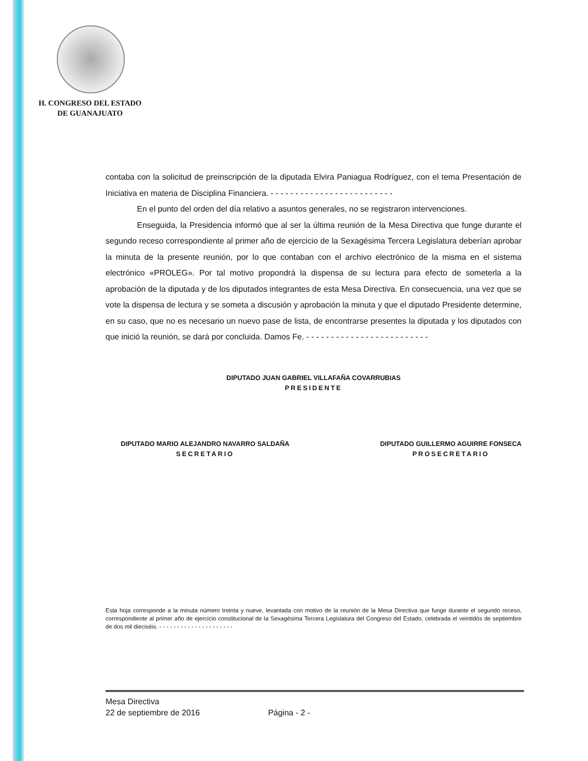H. CONGRESO DEL ESTADO
DE GUANAJUATO
contaba con la solicitud de preinscripción de la diputada Elvira Paniagua Rodríguez, con el tema Presentación de Iniciativa en materia de Disciplina Financiera. - - - - - - - - - - - - - - - - - - - - - - - - -
En el punto del orden del día relativo a asuntos generales, no se registraron intervenciones.
Enseguida, la Presidencia informó que al ser la última reunión de la Mesa Directiva que funge durante el segundo receso correspondiente al primer año de ejercicio de la Sexagésima Tercera Legislatura deberían aprobar la minuta de la presente reunión, por lo que contaban con el archivo electrónico de la misma en el sistema electrónico «PROLEG». Por tal motivo propondrá la dispensa de su lectura para efecto de someterla a la aprobación de la diputada y de los diputados integrantes de esta Mesa Directiva. En consecuencia, una vez que se vote la dispensa de lectura y se someta a discusión y aprobación la minuta y que el diputado Presidente determine, en su caso, que no es necesario un nuevo pase de lista, de encontrarse presentes la diputada y los diputados con que inició la reunión, se dará por concluida. Damos Fe. - - - - - - - - - - - - - - - - - - - - - - - - -
DIPUTADO JUAN GABRIEL VILLAFAÑA COVARRUBIAS
PRESIDENTE
DIPUTADO MARIO ALEJANDRO NAVARRO SALDAÑA
SECRETARIO
DIPUTADO GUILLERMO AGUIRRE FONSECA
PROSECRETARIO
Esta hoja corresponde a la minuta número treinta y nueve, levantada con motivo de la reunión de la Mesa Directiva que funge durante el segundo receso, correspondiente al primer año de ejercicio constitucional de la Sexagésima Tercera Legislatura del Congreso del Estado, celebrada el veintidós de septiembre de dos mil dieciséis. - - - - - - - - - - - - - - - - - - - - -
Mesa Directiva
22 de septiembre de 2016 Página - 2 -